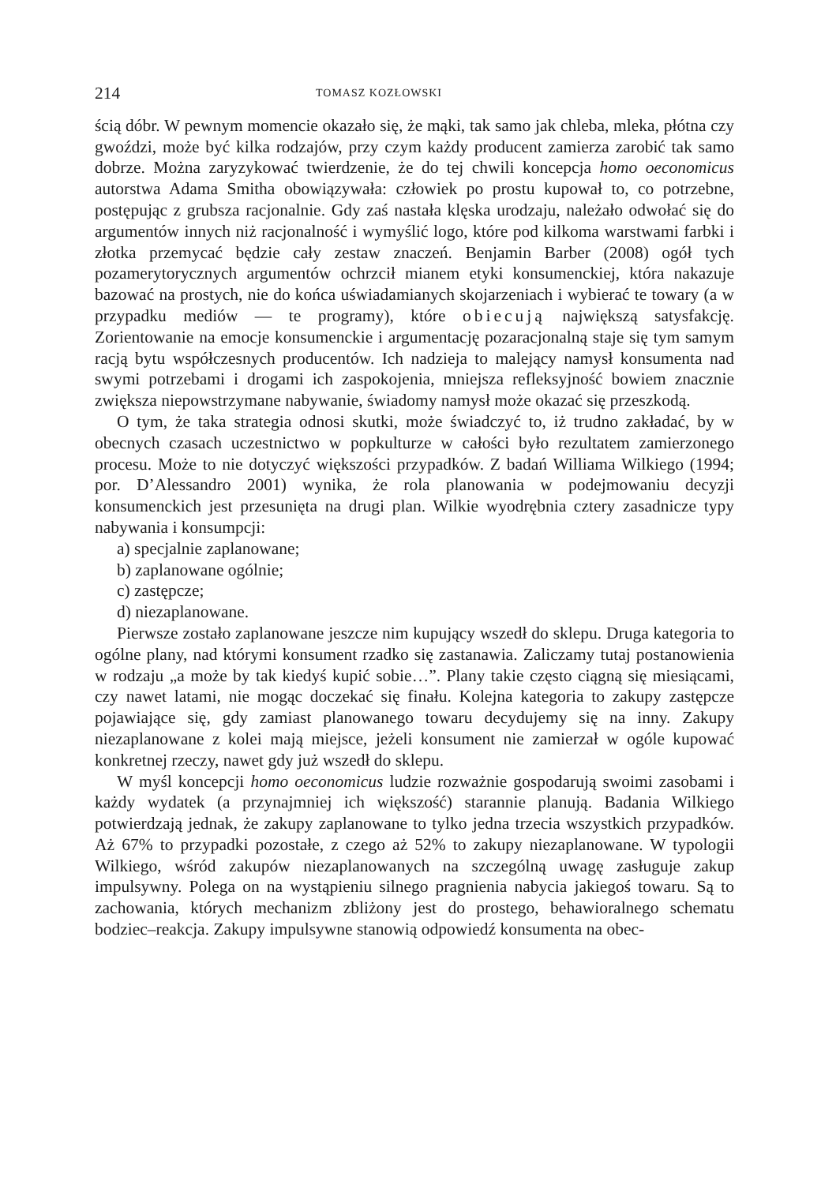214 TOMASZ KOZŁOWSKI
ścią dóbr. W pewnym momencie okazało się, że mąki, tak samo jak chleba, mleka, płótna czy gwoździ, może być kilka rodzajów, przy czym każdy producent zamierza zarobić tak samo dobrze. Można zaryzykować twierdzenie, że do tej chwili koncepcja homo oeconomicus autorstwa Adama Smitha obowiązywała: człowiek po prostu kupował to, co potrzebne, postępując z grubsza racjonalnie. Gdy zaś nastała klęska urodzaju, należało odwołać się do argumentów innych niż racjonalność i wymyślić logo, które pod kilkoma warstwami farbki i złotka przemycać będzie cały zestaw znaczeń. Benjamin Barber (2008) ogół tych pozamerytorycznych argumentów ochrzcił mianem etyki konsumenckiej, która nakazuje bazować na prostych, nie do końca uświadamianych skojarzeniach i wybierać te towary (a w przypadku mediów — te programy), które obiecują największą satysfakcję. Zorientowanie na emocje konsumenckie i argumentację pozaracjonalną staje się tym samym racją bytu współczesnych producentów. Ich nadzieja to malejący namysł konsumenta nad swymi potrzebami i drogami ich zaspokojenia, mniejsza refleksyjność bowiem znacznie zwiększa niepowstrzymane nabywanie, świadomy namysł może okazać się przeszkodą.
O tym, że taka strategia odnosi skutki, może świadczyć to, iż trudno zakładać, by w obecnych czasach uczestnictwo w popkulturze w całości było rezultatem zamierzonego procesu. Może to nie dotyczyć większości przypadków. Z badań Williama Wilkiego (1994; por. D’Alessandro 2001) wynika, że rola planowania w podejmowaniu decyzji konsumenckich jest przesunięta na drugi plan. Wilkie wyodrębnia cztery zasadnicze typy nabywania i konsumpcji:
a) specjalnie zaplanowane;
b) zaplanowane ogólnie;
c) zastępcze;
d) niezaplanowane.
Pierwsze zostało zaplanowane jeszcze nim kupujący wszedł do sklepu. Druga kategoria to ogólne plany, nad którymi konsument rzadko się zastanawia. Zaliczamy tutaj postanowienia w rodzaju „a może by tak kiedyś kupić sobie…”. Plany takie często ciągną się miesiącami, czy nawet latami, nie mogąc doczekać się finału. Kolejna kategoria to zakupy zastępcze pojawiające się, gdy zamiast planowanego towaru decydujemy się na inny. Zakupy niezaplanowane z kolei mają miejsce, jeżeli konsument nie zamierzał w ogóle kupować konkretnej rzeczy, nawet gdy już wszedł do sklepu.
W myśl koncepcji homo oeconomicus ludzie rozważnie gospodarują swoimi zasobami i każdy wydatek (a przynajmniej ich większość) starannie planują. Badania Wilkiego potwierdzają jednak, że zakupy zaplanowane to tylko jedna trzecia wszystkich przypadków. Aż 67% to przypadki pozostałe, z czego aż 52% to zakupy niezaplanowane. W typologii Wilkiego, wśród zakupów niezaplanowanych na szczególną uwagę zasługuje zakup impulsywny. Polega on na wystąpieniu silnego pragnienia nabycia jakiegoś towaru. Są to zachowania, których mechanizm zbliżony jest do prostego, behawioralnego schematu bodziec–reakcja. Zakupy impulsywne stanowią odpowiedź konsumenta na obec-